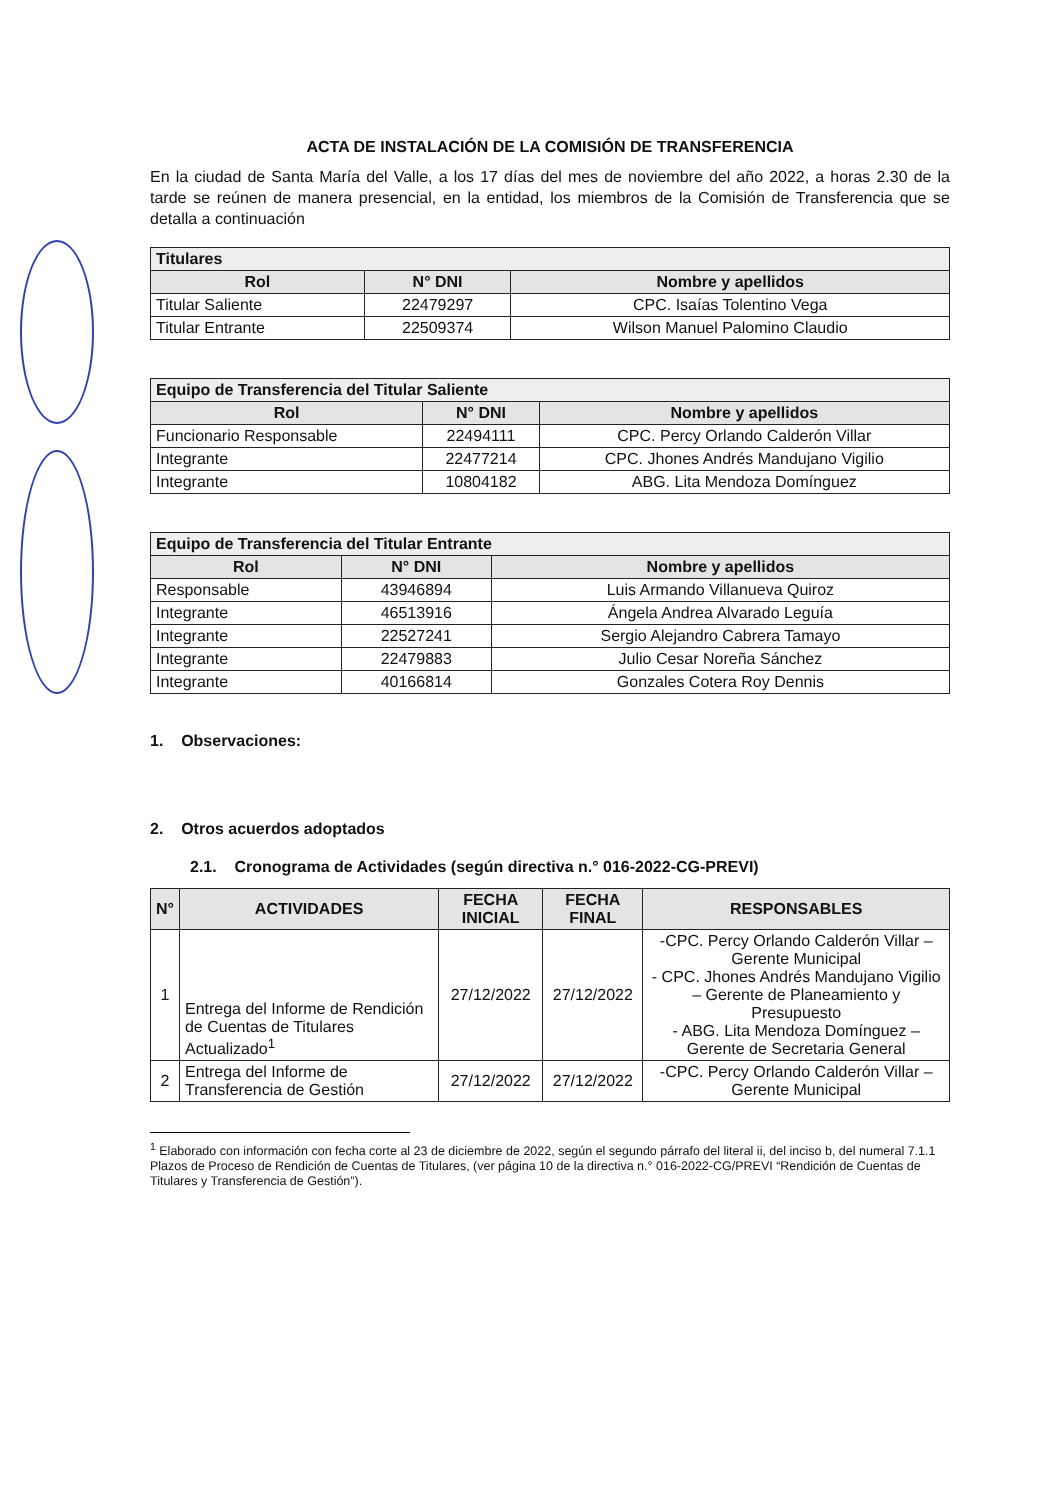ACTA DE INSTALACIÓN DE LA COMISIÓN DE TRANSFERENCIA
En la ciudad de Santa María del Valle, a los 17 días del mes de noviembre del año 2022, a horas 2.30 de la tarde se reúnen de manera presencial, en la entidad, los miembros de la Comisión de Transferencia que se detalla a continuación
| Titulares | | |
| --- | --- | --- |
| Rol | N° DNI | Nombre y apellidos |
| Titular Saliente | 22479297 | CPC. Isaías Tolentino Vega |
| Titular Entrante | 22509374 | Wilson Manuel Palomino Claudio |
| Equipo de Transferencia del Titular Saliente | | |
| --- | --- | --- |
| Rol | N° DNI | Nombre y apellidos |
| Funcionario Responsable | 22494111 | CPC. Percy Orlando Calderón Villar |
| Integrante | 22477214 | CPC. Jhones Andrés Mandujano Vigilio |
| Integrante | 10804182 | ABG. Lita Mendoza Domínguez |
| Equipo de Transferencia del Titular Entrante | | |
| --- | --- | --- |
| Rol | N° DNI | Nombre y apellidos |
| Responsable | 43946894 | Luis Armando Villanueva Quiroz |
| Integrante | 46513916 | Ángela Andrea Alvarado Leguía |
| Integrante | 22527241 | Sergio Alejandro Cabrera Tamayo |
| Integrante | 22479883 | Julio Cesar Noreña Sánchez |
| Integrante | 40166814 | Gonzales Cotera Roy Dennis |
1. Observaciones:
2. Otros acuerdos adoptados
2.1. Cronograma de Actividades (según directiva n.° 016-2022-CG-PREVI)
| N° | ACTIVIDADES | FECHA INICIAL | FECHA FINAL | RESPONSABLES |
| --- | --- | --- | --- | --- |
| 1 | Entrega del Informe de Rendición de Cuentas de Titulares Actualizado<sup>1</sup> | 27/12/2022 | 27/12/2022 | -CPC. Percy Orlando Calderón Villar – Gerente Municipal - CPC. Jhones Andrés Mandujano Vigilio – Gerente de Planeamiento y Presupuesto - ABG. Lita Mendoza Domínguez – Gerente de Secretaria General |
| 2 | Entrega del Informe de Transferencia de Gestión | 27/12/2022 | 27/12/2022 | -CPC. Percy Orlando Calderón Villar – Gerente Municipal |
<sup>1</sup> Elaborado con información con fecha corte al 23 de diciembre de 2022, según el segundo párrafo del literal ii, del inciso b, del numeral 7.1.1 Plazos de Proceso de Rendición de Cuentas de Titulares, (ver página 10 de la directiva n.° 016-2022-CG/PREVI “Rendición de Cuentas de Titulares y Transferencia de Gestión”).